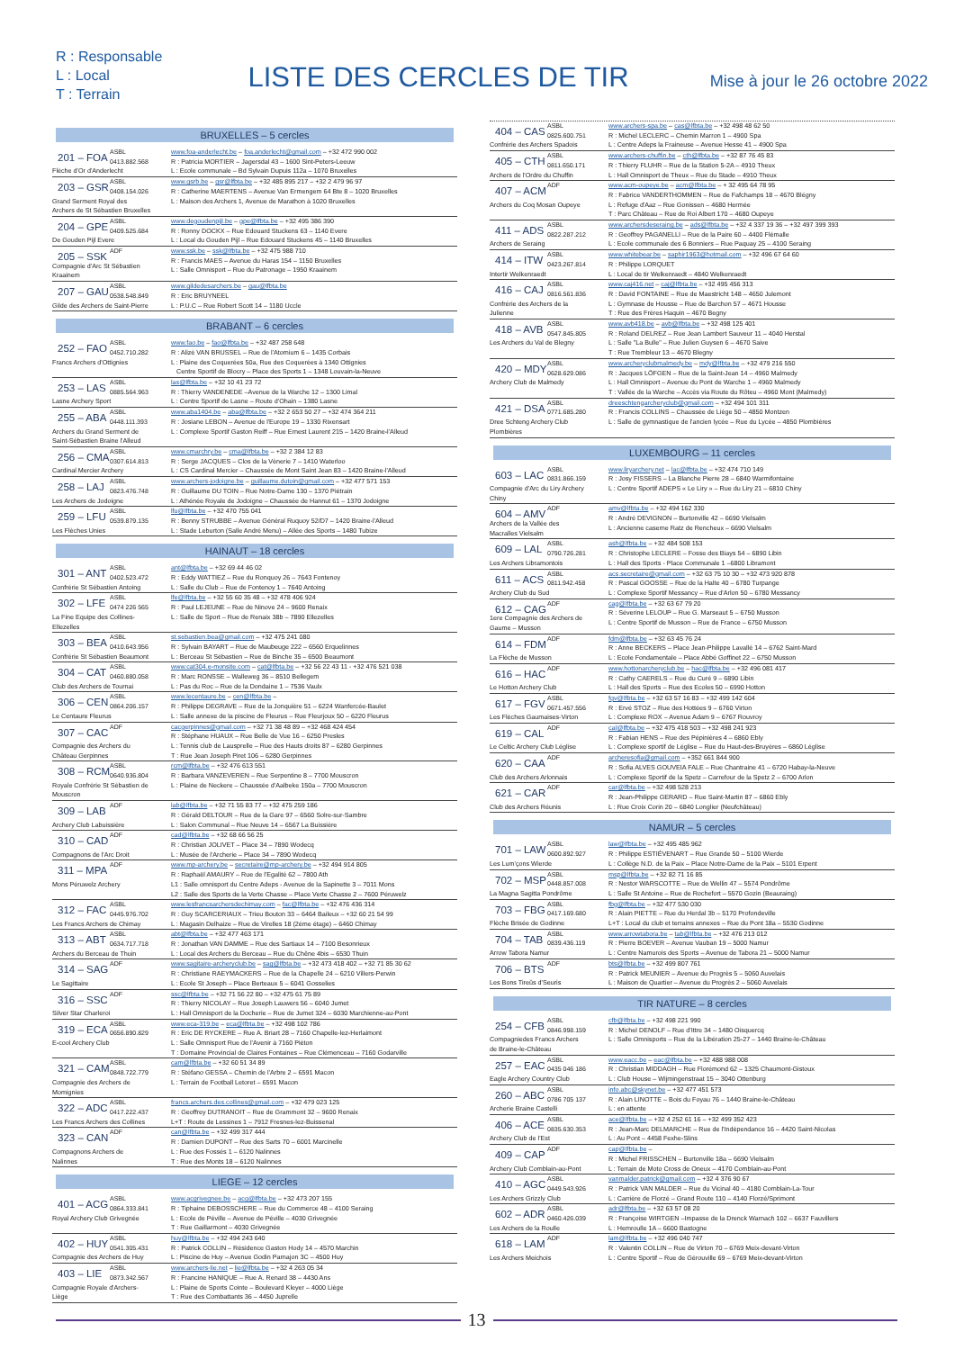R : Responsable
L : Local
T : Terrain
LISTE DES CERCLES DE TIR
Mise à jour le 26 octobre 2022
BRUXELLES – 5 cercles
201 – FOA
ASBL
0413.882.568
Flèche d'Or d'Anderlecht
www.foa-anderlecht.be – foa.anderlecht@gmail.com – +32 472 990 002
R : Patricia MORTIER – Jagersdal 43 – 1600 Sint-Peters-Leeuw
L : Ecole communale – Bd Sylvain Dupuis 112a – 1070 Bruxelles
203 – GSR
ASBL
0408.154.026
Grand Serment Royal des
Archers de St Sébastien Bruxelles
www.gsrb.be – gsr@lfbta.be – +32 485 895 217 – +32 2 479 96 97
R : Catherine MAERTENS – Avenue Van Ermengem 64 Bte 8 – 1020 Bruxelles
L : Maison des Archers 1, Avenue de Marathon à 1020 Bruxelles
204 – GPE
ASBL
0409.525.684
De Gouden Pijl Evere
www.degoudenpijl.be – gpe@lfbta.be – +32 495 386 390
R : Ronny DOCKX – Rue Edouard Stuckens 63 – 1140 Evere
L : Local du Gouden Pijl – Rue Edouard Stuckens 45 – 1140 Bruxelles
205 – SSK
ADF
Compagnie d'Arc St Sébastien
Kraainem
www.ssk.be – ssk@lfbta.be – +32 475 988 710
R : Francis MAES – Avenue du Haras 154 – 1150 Bruxelles
L : Salle Omnisport – Rue du Patronage – 1950 Kraainem
207 – GAU
ASBL
0538.548.849
Gilde des Archers de Saint-Pierre
www.gildedesarchers.be – gau@lfbta.be
R : Eric BRUYNEEL
L : P.U.C – Rue Robert Scott 14 – 1180 Uccle
BRABANT – 6 cercles
252 – FAO
ASBL
0452.710.282
Francs Archers d'Ottignies
www.fao.be – fao@lfbta.be – +32 487 258 648
R : Alizé VAN BRUSSEL – Rue de l'Atomium 6 – 1435 Corbais
L : Plaine des Coquerées 50a, Rue des Coquerées à 1340 Ottignies
Centre Sportif de Blocry – Place des Sports 1 – 1348 Louvain-la-Neuve
253 – LAS
ASBL
0885.564.963
Lasne Archery Sport
las@lfbta.be – +32 10 41 23 72
R : Thierry VANDENEDE –Avenue de la Warche 12 – 1300 Limal
L : Centre Sportif de Lasne – Route d'Ohain – 1380 Lasne
255 – ABA
ASBL
0448.111.393
Archers du Grand Serment de
Saint-Sébastien Braine l'Alleud
www.aba1404.be – aba@lfbta.be – +32 2 653 50 27 – +32 474 364 211
R : Josiane LEBON – Avenue de l'Europe 19 – 1330 Rixensart
L : Complexe Sportif Gaston Reiff – Rue Ernest Laurent 215 – 1420 Braine-l'Alleud
256 – CMA
ASBL
0307.614.813
Cardinal Mercier Archery
www.cmarchry.be – cma@lfbta.be – +32 2 384 12 83
R : Serge JACQUES – Clos de la Vènerie 7 – 1410 Waterloo
L : CS Cardinal Mercier – Chaussée de Mont Saint Jean 83 – 1420 Braine-l'Alleud
258 – LAJ
ASBL
0823.476.748
Les Archers de Jodoigne
www.archers-jodoigne.be – guillaume.dutoin@gmail.com – +32 477 571 153
R : Guillaume DU TOIN – Rue Notre-Dame 130 – 1370 Piétrain
L : Athénée Royale de Jodoigne – Chaussée de Hannut 61 – 1370 Jodoigne
259 – LFU
ASBL
0539.879.135
Les Flèches Unies
lfu@lfbta.be – +32 470 755 041
R : Benny STRUBBE – Avenue Général Ruquoy 52/D7 – 1420 Braine-l'Alleud
L : Stade Leburton (Salle André Menu) – Allée des Sports – 1480 Tubize
HAINAUT – 18 cercles
301 – ANT
ASBL
0402.523.472
Confrérie St Sébastien Antoing
ant@lfbta.be – +32 69 44 46 02
R : Eddy WATTIEZ – Rue du Ronquoy 26 – 7643 Fontenoy
L : Salle du Club – Rue de Fontenoy 1 – 7640 Antoing
302 – LFE
ASBL
0474 226 565
La Fine Equipe des Collines-
Ellezelles
lfe@lfbta.be – +32 55 60 35 48 – +32 478 406 924
R : Paul LEJEUNE – Rue de Ninove 24 – 9600 Renaix
L : Salle de Sport – Rue de Renaix 38b – 7890 Ellezelles
303 – BEA
ASBL
0410.643.956
Confrérie St Sébastien Beaumont
st.sebastien.bea@gmail.com – +32 475 241 080
R : Sylvain BAYART – Rue de Maubeuge 222 – 6560 Erquelinnes
L : Berceau St Sébastien – Rue de Binche 35 – 6500 Beaumont
304 – CAT
ASBL
0460.880.058
Club des Archers de Tournai
www.cat304.e-monsite.com – cat@lfbta.be – +32 56 22 43 11 - +32 476 521 038
R : Marc RONSSE – Walleweg 36 – 8510 Bellegem
L : Pas du Roc – Rue de la Dondaine 1 – 7536 Vaulx
306 – CEN
ASBL
0864.206.157
Le Centaure Fleurus
www.lecentaure.be – cen@lfbta.be –
R : Philippe DEGRAVE – Rue de la Jonquière 51 – 6224 Wanfercée-Baulet
L : Salle annexe de la piscine de Fleurus – Rue Fleurjoux 50 – 6220 Fleurus
307 – CAC
ADF
Compagnie des Archers du
Château Gerpinnes
cacgerpinnes@gmail.com – +32 71 38 48 89 – +32 468 424 454
R : Stéphane HUAUX – Rue Belle de Vue 16 – 6250 Presles
L : Tennis club de Lausprelle – Rue des Hauts droits 87 – 6280 Gerpinnes
T : Rue Jean Joseph Piret 106 – 6280 Gerpinnes
308 – RCM
ASBL
0640.936.804
Royale Confrérie St Sébastien de
Mouscron
rcm@lfbta.be – +32 476 613 551
R : Barbara VANZEVEREN – Rue Serpentine 8 – 7700 Mouscron
L : Plaine de Neckere – Chaussée d'Aalbeke 150a – 7700 Mouscron
309 – LAB
ADF
Archery Club Labuissière
lab@lfbta.be – +32 71 55 83 77 – +32 475 259 186
R : Gérald DELTOUR – Rue de la Gare 97 – 6560 Solre-sur-Sambre
L : Salon Communal – Rue Neuve 14 – 6567 La Buissière
310 – CAD
ADF
Compagnons de l'Arc Droit
cad@lfbta.be – +32 68 66 56 25
R : Christian JOLIVET – Place 34 – 7890 Wodecq
L : Musée de l'Archerie – Place 34 – 7890 Wodecq
311 – MPA
ADF
Mons Péruwelz Archery
www.mp-archery.be – secretaire@mp-archery.be – +32 494 914 805
R : Raphaël AMAURY – Rue de l'Egalité 62 – 7800 Ath
L1 : Salle omnisport du Centre Adeps - Avenue de la Sapinette 3 – 7011 Mons
L2 : Salle des Sports de la Verte Chasse – Place Verte Chasse 2 – 7600 Péruwelz
312 – FAC
ASBL
0445.976.702
Les Francs Archers de Chimay
www.lesfrancsarchersdechimay.com – fac@lfbta.be – +32 476 436 314
R : Guy SCARCERIAUX – Trieu Bouton 33 – 6464 Baileux – +32 60 21 54 99
L : Magasin Delhaize – Rue de Virelles 18 (2éme étage) – 6460 Chimay
313 – ABT
ASBL
0634.717.718
Archers du Berceau de Thuin
abt@lfbta.be – +32 477 463 171
R : Jonathan VAN DAMME – Rue des Sartiaux 14 – 7100 Besonrieux
L : Local des Archers du Berceau – Rue du Chêne 4bis – 6530 Thuin
314 – SAG
ADF
Le Sagittaire
www.sagitaire-archeryclub.be – sag@lfbta.be – +32 473 418 402 – +32 71 85 30 62
R : Christiane RAEYMACKERS – Rue de la Chapelle 24 – 6210 Villers-Perwin
L : Ecole St Joseph – Place Berteaux 5 – 6041 Gosselies
316 – SSC
ADF
Silver Star Charleroi
ssc@lfbta.be – +32 71 56 22 80 – +32 475 61 75 89
R : Thierry NICOLAY – Rue Joseph Lauwers 56 – 6040 Jumet
L : Hall Omnisport de la Docherie – Rue de Jumet 324 – 6030 Marchienne-au-Pont
319 – ECA
ASBL
0656.890.829
E-cool Archery Club
www.eca-319.be – eca@lfbta.be – +32 498 102 786
R : Eric DE RYCKERE – Rue A. Briart 28 – 7160 Chapelle-lez-Herlaimont
L : Salle Omnisport Rue de l'Avenir à 7160 Piéton
T : Domaine Provincial de Claires Fontaines – Rue Clémenceau – 7160 Godarville
321 – CAM
ASBL
0848.722.779
Compagnie des Archers de
Momignies
cam@lfbta.be – +32 60 51 34 89
R : Stéfano GESSA – Chemin de l'Arbre 2 – 6591 Macon
L : Terrain de Football Letoret – 6591 Macon
322 – ADC
ASBL
0417.222.437
Les Francs Archers des Collines
francs.archers.des.collines@gmail.com – +32 479 023 125
R : Geoffrey DUTRANOIT – Rue de Grammont 32 – 9600 Renaix
L+T : Route de Lessines 1 – 7912 Fresnes-lez-Buissenal
323 – CAN
ADF
Compagnons Archers de
Nalinnes
can@lfbta.be – +32 499 317 444
R : Damien DUPONT – Rue des Sarts 70 – 6001 Marcinelle
L : Rue des Fossés 1 – 6120 Nalinnes
T : Rue des Monts 18 – 6120 Nalinnes
LIEGE – 12 cercles
401 – ACG
ASBL
0864.333.841
Royal Archery Club Grivegnée
www.acgrivegnee.be – acg@lfbta.be – +32 473 207 155
R : Tiphaine DEBOSSCHERE – Rue du Commerce 48 – 4100 Seraing
L : Ecole de Péville – Avenue de Péville – 4030 Grivegnée
T : Rue Gaillarmont – 4030 Grivegnée
402 – HUY
ASBL
0541.305.431
Compagnie des Archers de Huy
huy@lfbta.be – +32 494 243 640
R : Patrick COLLIN – Résidence Gaston Hody 14 – 4570 Marchin
L : Piscine de Huy – Avenue Godin Parnajon 3C – 4500 Huy
403 – LIE
ASBL
0873.342.567
Compagnie Royale d'Archers-
Liège
www.archers-lie.net – lie@lfbta.be – +32 4 263 05 34
R : Francine HANIQUE – Rue A. Renard 38 – 4430 Ans
L : Plaine de Sports Cointe – Boulevard Kleyer – 4000 Liège
T : Rue des Combattants 36 – 4450 Juprelle
404 – CAS
ASBL
0825.600.751
Confrérie des Archers Spadois
www.archers-spa.be – cas@lfbta.be – +32 498 48 62 50
R : Michel LECLERC – Chemin Marron 1 – 4900 Spa
L : Centre Adeps la Fraineuse – Avenue Hesse 41 – 4900 Spa
405 – CTH
ASBL
0811.650.171
Archers de l'Ordre du Chuffin
www.archers-chuffin.be – cth@lfbta.be – +32 87 76 45 83
R : Thierry FLUHR – Rue de la Station 5-2A – 4910 Theux
L : Hall Omnisport de Theux – Rue du Stade – 4910 Theux
407 – ACM
ADF
Archers du Coq Mosan Oupeye
www.acm-oupeye.be – acm@lfbta.be – + 32 495 64 78 95
R : Fabrice VANDERTHOMMEN – Rue de Fafchamps 18 – 4670 Blégny
L : Refuge d'Aaz – Rue Gonissen – 4680 Hermée
T : Parc Château – Rue de Roi Albert 170 – 4680 Oupeye
411 – ADS
ASBL
0822.287.212
Archers de Seraing
www.archersdeseraing.be – ads@lfbta.be – +32 4 337 19 36 – +32 497 399 393
R : Geoffrey PAGANELLI – Rue de la Paire 60 – 4400 Flémalle
L : Ecole communale des 6 Bonniers – Rue Paquay 25 – 4100 Seraing
414 – ITW
ASBL
0423.267.814
Intertir Welkenraedt
www.whitebear.be – saphir1963@hotmail.com – +32 496 67 64 60
R : Philippe LORQUET
L : Local de tir Welkenraedt – 4840 Welkenraedt
416 – CAJ
ASBL
0816.561.836
Confrérie des Archers de la
Julienne
www.caj416.net – caj@lfbta.be – +32 495 456 313
R : David FONTAINE – Rue de Maestricht 148 – 4650 Julemont
L : Gymnase de Housse – Rue de Barchon 57 – 4671 Housse
T : Rue des Frères Haquin – 4670 Begny
418 – AVB
ASBL
0547.845.805
Les Archers du Val de Blegny
www.avb418.be – avb@lfbta.be – +32 498 125 401
R : Roland DELREZ – Rue Jean Lambert Sauveur 11 – 4040 Herstal
L : Salle "La Bulle" – Rue Julien Guysen 6 – 4670 Saive
T : Rue Trembleur 13 – 4670 Blegny
420 – MDY
ASBL
0628.629.086
Archery Club de Malmedy
www.archeryclubmalmedy.be – mdy@lfbta.be – +32 479 216 550
R : Jacques LÖFGEN – Rue de la Saint-Jean 14 – 4960 Malmedy
L : Hall Omnisport – Avenue du Pont de Warche 1 – 4960 Malmedy
T : Vallée de la Warche – Accès via Route du Rôteu – 4960 Mont (Malmedy)
421 – DSA
ASBL
0771.685.280
Dree Schteng Archery Club
Plombières
dreeschtengarcheryclub@gmail.com – +32 494 101 311
R : Francis COLLINS – Chaussée de Liège 50 – 4850 Montzen
L : Salle de gymnastique de l'ancien lycée – Rue du Lycée – 4850 Plombières
LUXEMBOURG – 11 cercles
603 – LAC
ASBL
0831.866.159
Compagnie d'Arc du Liry Archery
Chiny
www.liryarchery.net – lac@lfbta.be – +32 474 710 149
R : Josy FISSERS – La Blanche Pierre 28 – 6840 Warmifontaine
L : Centre Sportif ADEPS « Le Liry » – Rue du Liry 21 – 6810 Chiny
604 – AMV
ADF
Archers de la Vallée des
Macralles Vielsalm
amv@lfbta.be – +32 494 162 330
R : André DEVIGNON – Burtonville 42 – 6690 Vielsalm
L : Ancienne caserne Ratz de Rencheux – 6690 Vielsalm
609 – LAL
ASBL
0790.726.281
Les Archers Libramontois
ash@lfbta.be – +32 484 508 153
R : Christophe LECLERE – Fosse des Biays 54 – 6890 Libin
L : Hall des Sports - Place Communale 1 –6800 Libramont
611 – ACS
ASBL
0811.942.458
Archery Club du Sud
acs.secretaire@gmail.com – +32 63 75 10 30 – +32 473 920 878
R : Pascal GOOSSE – Rue de la Halte 40 – 6780 Turpange
L : Complexe Sportif Messancy – Rue d'Arlon 50 – 6780 Messancy
612 – CAG
ADF
1ere Compagnie des Archers de
Gaume – Musson
cag@lfbta.be – +32 63 67 79 20
R : Séverine LELOUP – Rue G. Marseaut 5 – 6750 Musson
L : Centre Sportif de Musson – Rue de France – 6750 Musson
614 – FDM
ADF
La Flèche de Musson
fdm@lfbta.be – +32 63 45 76 24
R : Anne BECKERS – Place Jean-Philippe Lavallé 14 – 6762 Saint-Mard
L : Ecole Fondamentale – Place Abbé Goffinet 22 – 6750 Musson
616 – HAC
ADF
Le Hotton Archery Club
www.hottonarcheryclub.be – hac@lfbta.be – +32 496 081 417
R : Cathy CAERELS – Rue du Curé 9 – 6890 Libin
L : Hall des Sports – Rue des Ecoles 50 – 6990 Hotton
617 – FGV
ASBL
0671.457.556
Les Flèches Gaumaises-Virton
fgv@lfbta.be – +32 63 57 16 83 – +32 499 142 604
R : Ervé STOZ – Rue des Hottées 9 – 6760 Virton
L : Complexe ROX – Avenue Adam 9 – 6767 Rouvroy
619 – CAL
ADF
Le Celtic Archery Club Léglise
cal@lfbta.be – +32 475 418 503 – +32 498 241 923
R : Fabian HENS – Rue des Pépinières 4 – 6860 Ebly
L : Complexe sportif de Léglise – Rue du Haut-des-Bruyères – 6860 Léglise
620 – CAA
ADF
Club des Archers Arlonnais
archeresofia@gmail.com – +352 661 844 900
R : Sofia ALVES GOUVEIA FALE – Rue Chantraine 41 – 6720 Habay-la-Neuve
L : Complexe Sportif de la Spetz – Carrefour de la Spetz 2 – 6700 Arlon
621 – CAR
ADF
Club des Archers Réunis
car@lfbta.be – +32 498 528 213
R : Jean-Philippe GERARD – Rue Saint-Martin 87 – 6860 Ebly
L : Rue Croix Corin 20 – 6840 Longlier (Neufchâteau)
NAMUR – 5 cercles
701 – LAW
ASBL
0600.892.927
Les Lum'çons Wierde
law@lfbta.be – +32 495 485 962
R : Philippe ESTIÉVENART – Rue Grande 50 – 5100 Wierde
L : Collège N.D. de la Paix – Place Notre-Dame de la Paix – 5101 Erpent
702 – MSP
ASBL
0448.857.008
La Magna Sagitta Pondrôme
msp@lfbta.be – +32 82 71 16 85
R : Nestor WARSCOTTE – Rue de Wellin 47 – 5574 Pondrôme
L : Salle St Antoine – Rue de Rochefort – 5570 Gozin (Beauraing)
703 – FBG
ASBL
0417.169.680
Flèche Brisée de Godinne
fbg@lfbta.be – +32 477 530 030
R : Alain PIETTE – Rue du Herdal 3b – 5170 Profondeville
L+T : Local du club et terrains annexes – Rue du Pont 18a – 5530 Godinne
704 – TAB
ASBL
0839.436.119
Arrow Tabora Namur
www.arrowtabora.be – tab@lfbta.be – +32 476 213 012
R : Pierre BOEVER – Avenue Vauban 19 – 5000 Namur
L : Centre Namurois des Sports – Avenue de Tabora 21 – 5000 Namur
706 – BTS
ADF
Les Bons Tireûs d'Seuris
bts@lfbta.be – +32 499 807 761
R : Patrick MEUNIER – Avenue du Progrès 5 – 5060 Auvelais
L : Maison de Quartier – Avenue du Progrès 2 – 5060 Auvelais
TIR NATURE – 8 cercles
254 – CFB
ASBL
0846.998.159
Compagniedes Francs Archers
de Braine-le-Château
cfb@lfbta.be – +32 498 221 990
R : Michel DENOLF – Rue d'Ittre 34 – 1480 Oisquercq
L : Salle Omnisports – Rue de la Libération 25-27 – 1440 Braine-le-Château
257 – EAC
ASBL
0435 046 186
Eagle Archery Country Club
www.eacc.be – eac@lfbta.be – +32 488 988 008
R : Christian MIDDAGH – Rue Florémond 62 – 1325 Chaumont-Gistoux
L : Club House – Wijmingenstraat 15 – 3040 Ottenburg
260 – ABC
ASBL
0786 705 137
Archerie Braine Castelli
info.abc@skynet.be – +32 477 451 573
R : Alain LINOTTE – Bois du Foyau 76 – 1440 Braine-le-Château
L : en attente
406 – ACE
ASBL
0835.630.353
Archery Club de l'Est
ace@lfbta.be – +32 4 252 61 16 – +32 499 352 423
R : Jean-Marc DELMARCHE – Rue de l'Indépendance 16 – 4420 Saint-Nicolas
L : Au Pont – 4458 Fexhe-Slins
409 – CAP
ADF
Archery Club Comblain-au-Pont
cap@lfbta.be –
R : Michel FRISSCHEN – Burtonville 18a – 6690 Vielsalm
L : Terrain de Moto Cross de Oneux – 4170 Comblain-au-Pont
410 – AGC
ASBL
0449.543.926
Les Archers Grizzly Club
vanmalder.patrick@gmail.com – +32 4 376 90 67
R : Patrick VAN MALDER – Rue du Vicinal 40 – 4180 Comblain-La-Tour
L : Carrière de Florzé – Grand Route 110 – 4140 Florzé/Sprimont
602 – ADR
ASBL
0460.426.039
Les Archers de la Roulle
adr@lfbta.be – +32 63 57 08 20
R : Françoise WIRTGEN –Impasse de la Drenck Warnach 102 – 6637 Fauvillers
L : Hemroulle 1A – 6600 Bastogne
618 – LAM
ADF
Les Archers Meichois
lam@lfbta.be – +32 496 040 747
R : Valentin COLLIN – Rue de Virton 70 – 6769 Meix-devant-Virton
L : Centre Sportif – Rue de Gérouville 69 – 6769 Meix-devant-Virton
13